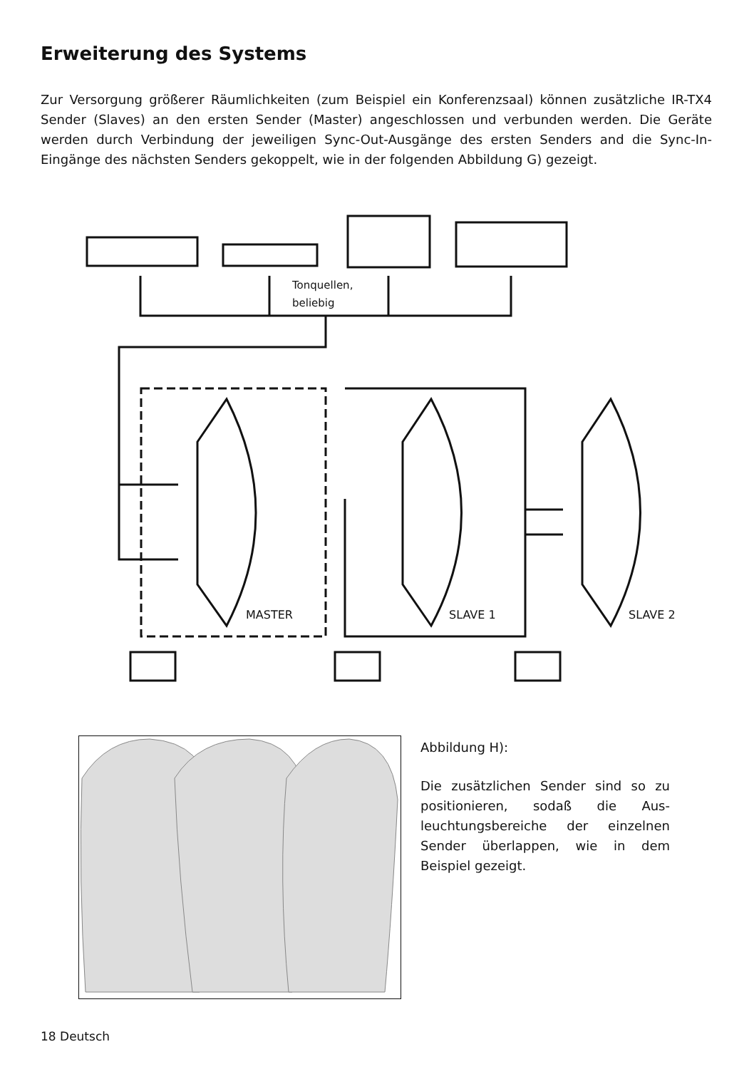Erweiterung des Systems
Zur Versorgung größerer Räumlichkeiten (zum Beispiel ein Konferenzsaal) können zusätzliche IR-TX4 Sender (Slaves) an den ersten Sender (Master) angeschlossen und verbunden werden. Die Geräte werden durch Verbindung der jeweiligen Sync-Out-Ausgänge des ersten Senders and die Sync-In-Eingänge des nächsten Senders gekoppelt, wie in der folgenden Abbildung G) gezeigt.
Tonquellen,
beliebig
MASTER
SLAVE 1
SLAVE 2
Abbildung H):
Die zusätzlichen Sender sind so zu positionieren, sodaß die Aus­leuchtungsbereiche der einzelnen Sender überlappen, wie in dem Beispiel gezeigt.
18 Deutsch